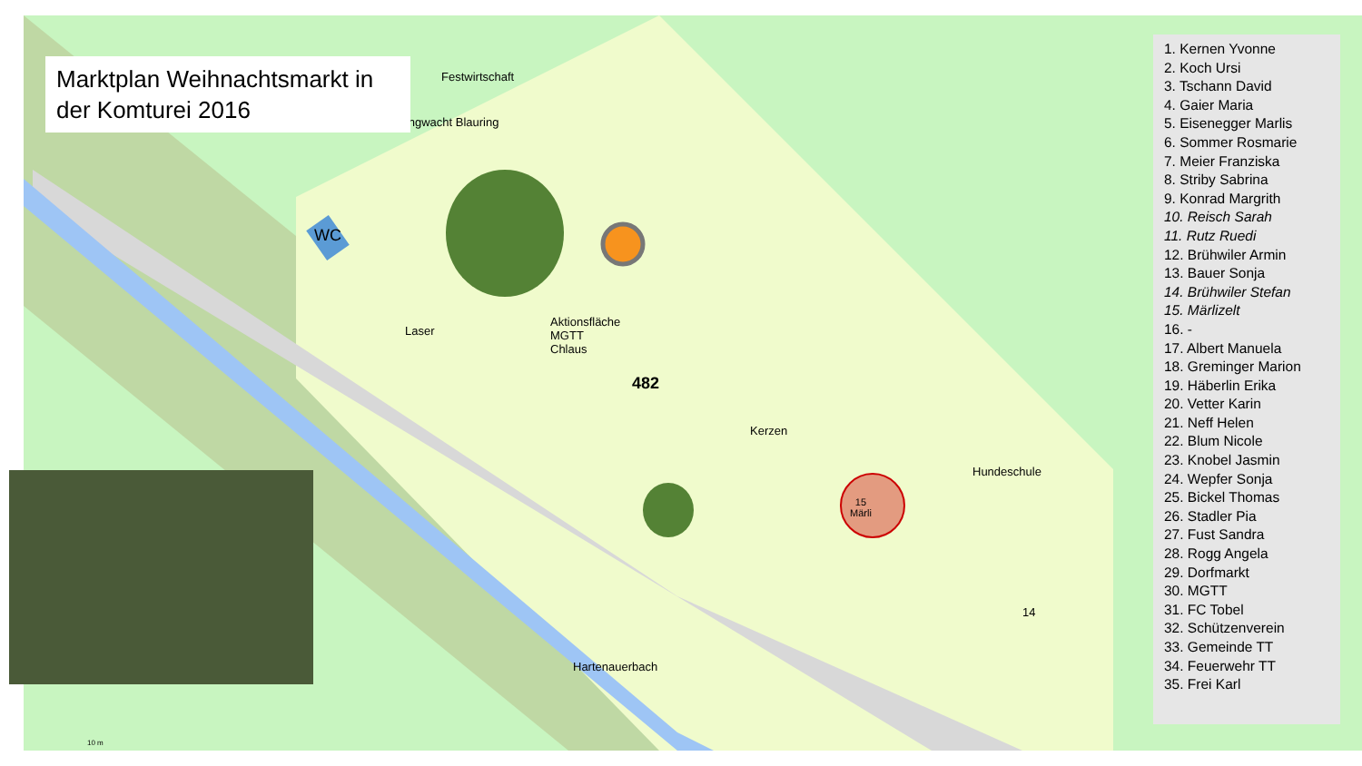Aktionsfläche
MGTT
Chlaus
482
Festwirtschaft
Jungwacht Blauring
WC
Laser
Kerzen
15
Märli
Hundeschule
Hartenauerbach
14
10 m
Marktplan Weihnachtsmarkt in der Komturei 2016
1. Kernen Yvonne
2. Koch Ursi
3. Tschann David
4. Gaier Maria
5. Eisenegger Marlis
6. Sommer Rosmarie
7. Meier Franziska
8. Striby Sabrina
9. Konrad Margrith
10. Reisch Sarah
11. Rutz Ruedi
12. Brühwiler Armin
13. Bauer Sonja
14. Brühwiler Stefan
15. Märlizelt
16. -
17. Albert Manuela
18. Greminger Marion
19. Häberlin Erika
20. Vetter Karin
21. Neff Helen
22. Blum Nicole
23. Knobel Jasmin
24. Wepfer Sonja
25. Bickel Thomas
26. Stadler Pia
27. Fust Sandra
28. Rogg Angela
29. Dorfmarkt
30. MGTT
31. FC Tobel
32. Schützenverein
33. Gemeinde TT
34. Feuerwehr TT
35. Frei Karl